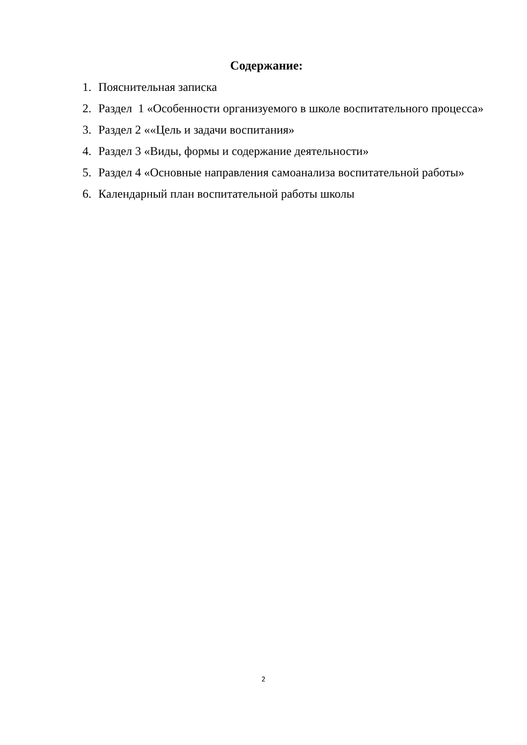Содержание:
1. Пояснительная записка
2. Раздел 1 «Особенности организуемого в школе воспитательного процесса»
3. Раздел 2 ««Цель и задачи воспитания»
4. Раздел 3 «Виды, формы и содержание деятельности»
5. Раздел 4 «Основные направления самоанализа воспитательной работы»
6. Календарный план воспитательной работы школы
2